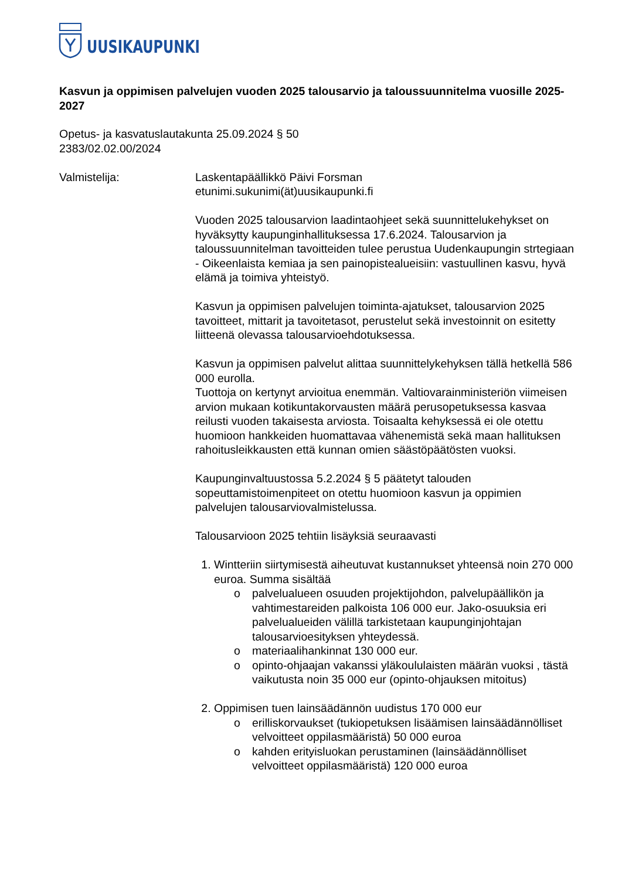UUSIKAUPUNKI
Kasvun ja oppimisen palvelujen vuoden 2025 talousarvio ja taloussuunnitelma vuosille 2025-2027
Opetus- ja kasvatuslautakunta 25.09.2024 § 50
2383/02.02.00/2024
Valmistelija: Laskentapäällikkö Päivi Forsman
etunimi.sukunimi(ät)uusikaupunki.fi
Vuoden 2025 talousarvion laadintaohjeet sekä suunnittelukehykset on hyväksytty kaupunginhallituksessa 17.6.2024. Talousarvion ja taloussuunnitelman tavoitteiden tulee perustua Uudenkaupungin strtegiaan - Oikeenlaista kemiaa ja sen painopistealueisiin: vastuullinen kasvu, hyvä elämä ja toimiva yhteistyö.
Kasvun ja oppimisen palvelujen toiminta-ajatukset, talousarvion 2025 tavoitteet, mittarit ja tavoitetasot, perustelut sekä investoinnit on esitetty liitteenä olevassa talousarvioehdotuksessa.
Kasvun ja oppimisen palvelut alittaa suunnittelykehyksen tällä hetkellä 586 000 eurolla.
Tuottoja on kertynyt arvioitua enemmän. Valtiovarainministeriön viimeisen arvion mukaan kotikuntakorvausten määrä perusopetuksessa kasvaa reilusti vuoden takaisesta arviosta. Toisaalta kehyksessä ei ole otettu huomioon hankkeiden huomattavaa vähenemistä sekä maan hallituksen rahoitusleikkausten että kunnan omien säästöpäätösten vuoksi.
Kaupunginvaltuustossa 5.2.2024 § 5 päätetyt talouden sopeuttamistoimenpiteet on otettu huomioon kasvun ja oppimien palvelujen talousarviovalmistelussa.
Talousarvioon 2025 tehtiin lisäyksiä seuraavasti
1. Wintteriin siirtymisestä aiheutuvat kustannukset yhteensä noin 270 000 euroa. Summa sisältää
o palvelualueen osuuden projektijohdon, palvelupäällikön ja vahtimestareiden palkoista 106 000 eur. Jako-osuuksia eri palvelualueiden välillä tarkistetaan kaupunginjohtajan talousarvioesityksen yhteydessä.
o materiaalihankinnat 130 000 eur.
o opinto-ohjaajan vakanssi yläkoululaisten määrän vuoksi , tästä vaikutusta noin 35 000 eur (opinto-ohjauksen mitoitus)
2. Oppimisen tuen lainsäädännön uudistus 170 000 eur
o erilliskorvaukset (tukiopetuksen lisäämisen lainsäädännölliset velvoitteet oppilasmääristä) 50 000 euroa
o kahden erityisluokan perustaminen (lainsäädännölliset velvoitteet oppilasmääristä) 120 000 euroa